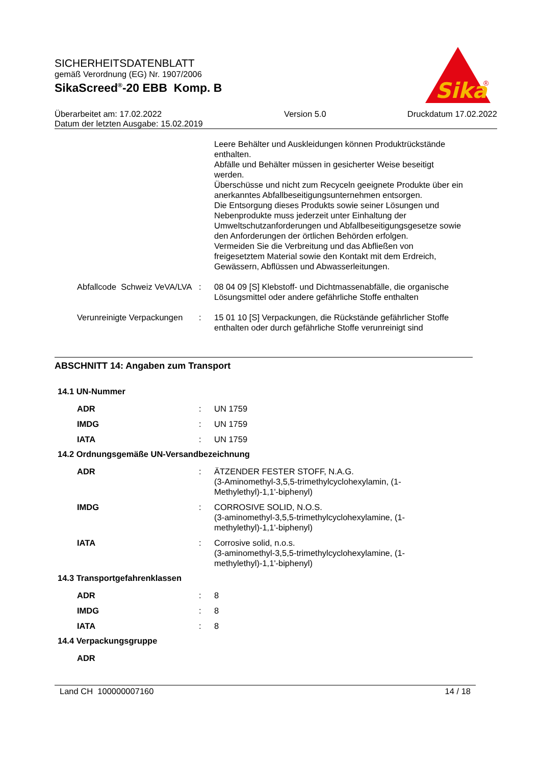SICHERHEITSDATENBLATT
gemäß Verordnung (EG) Nr. 1907/2006
SikaScreed<sup>®</sup>-20 EBB Komp. B
Sika
®
Überarbeitet am: 17.02.2022
Datum der letzten Ausgabe: 15.02.2019
Version 5.0 Druckdatum 17.02.2022
Leere Behälter und Auskleidungen können Produktrückstände enthalten.
Abfälle und Behälter müssen in gesicherter Weise beseitigt werden.
Überschüsse und nicht zum Recyceln geeignete Produkte über ein anerkanntes Abfallbeseitigungsunternehmen entsorgen.
Die Entsorgung dieses Produkts sowie seiner Lösungen und Nebenprodukte muss jederzeit unter Einhaltung der Umweltschutzanforderungen und Abfallbeseitigungsgesetze sowie den Anforderungen der örtlichen Behörden erfolgen.
Vermeiden Sie die Verbreitung und das Abfließen von freigesetztem Material sowie den Kontakt mit dem Erdreich, Gewässern, Abflüssen und Abwasserleitungen.
Abfallcode Schweiz VeVA/LVA : 08 04 09 [S] Klebstoff- und Dichtmassenabfälle, die organische Lösungsmittel oder andere gefährliche Stoffe enthalten
Verunreinigte Verpackungen : 15 01 10 [S] Verpackungen, die Rückstände gefährlicher Stoffe enthalten oder durch gefährliche Stoffe verunreinigt sind
ABSCHNITT 14: Angaben zum Transport
14.1 UN-Nummer
ADR : UN 1759
IMDG : UN 1759
IATA : UN 1759
14.2 Ordnungsgemäße UN-Versandbezeichnung
ADR : ÄTZENDER FESTER STOFF, N.A.G.
(3-Aminomethyl-3,5,5-trimethylcyclohexylamin, (1-Methylethyl)-1,1'-biphenyl)
IMDG : CORROSIVE SOLID, N.O.S.
(3-aminomethyl-3,5,5-trimethylcyclohexylamine, (1-methylethyl)-1,1'-biphenyl)
IATA : Corrosive solid, n.o.s.
(3-aminomethyl-3,5,5-trimethylcyclohexylamine, (1-methylethyl)-1,1'-biphenyl)
14.3 Transportgefahrenklassen
ADR : 8
IMDG : 8
IATA : 8
14.4 Verpackungsgruppe
ADR
Land CH 100000007160 14 / 18